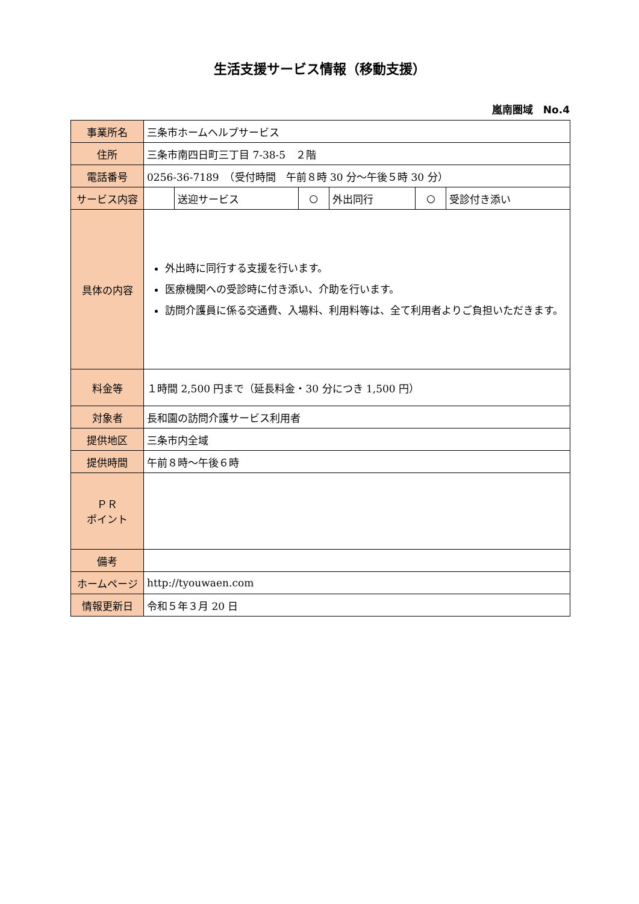生活支援サービス情報（移動支援）
嵐南圏域　No.4
| 事業所名 | 三条市ホームヘルプサービス | | | | | |
| 住所 | 三条市南四日町三丁目 7-38-5 ２階 | | | | | |
| 電話番号 | 0256-36-7189 （受付時間 午前８時 30 分～午後５時 30 分） | | | | | |
| サービス内容 | | 送迎サービス | ○ | 外出同行 | ○ | 受診付き添い |
| 具体の内容 | 外出時に同行する支援を行います。 医療機関への受診時に付き添い、介助を行います。 訪問介護員に係る交通費、入場料、利用料等は、全て利用者よりご負担いただきます。 | | | | | |
| 料金等 | １時間 2,500 円まで（延長料金・30 分につき 1,500 円） | | | | | |
| 対象者 | 長和園の訪問介護サービス利用者 | | | | | |
| 提供地区 | 三条市内全域 | | | | | |
| 提供時間 | 午前８時～午後６時 | | | | | |
| ＰＲ ポイント | | | | | | |
| 備考 | | | | | | |
| ホームページ | http://tyouwaen.com | | | | | |
| 情報更新日 | 令和５年３月 20 日 | | | | | |